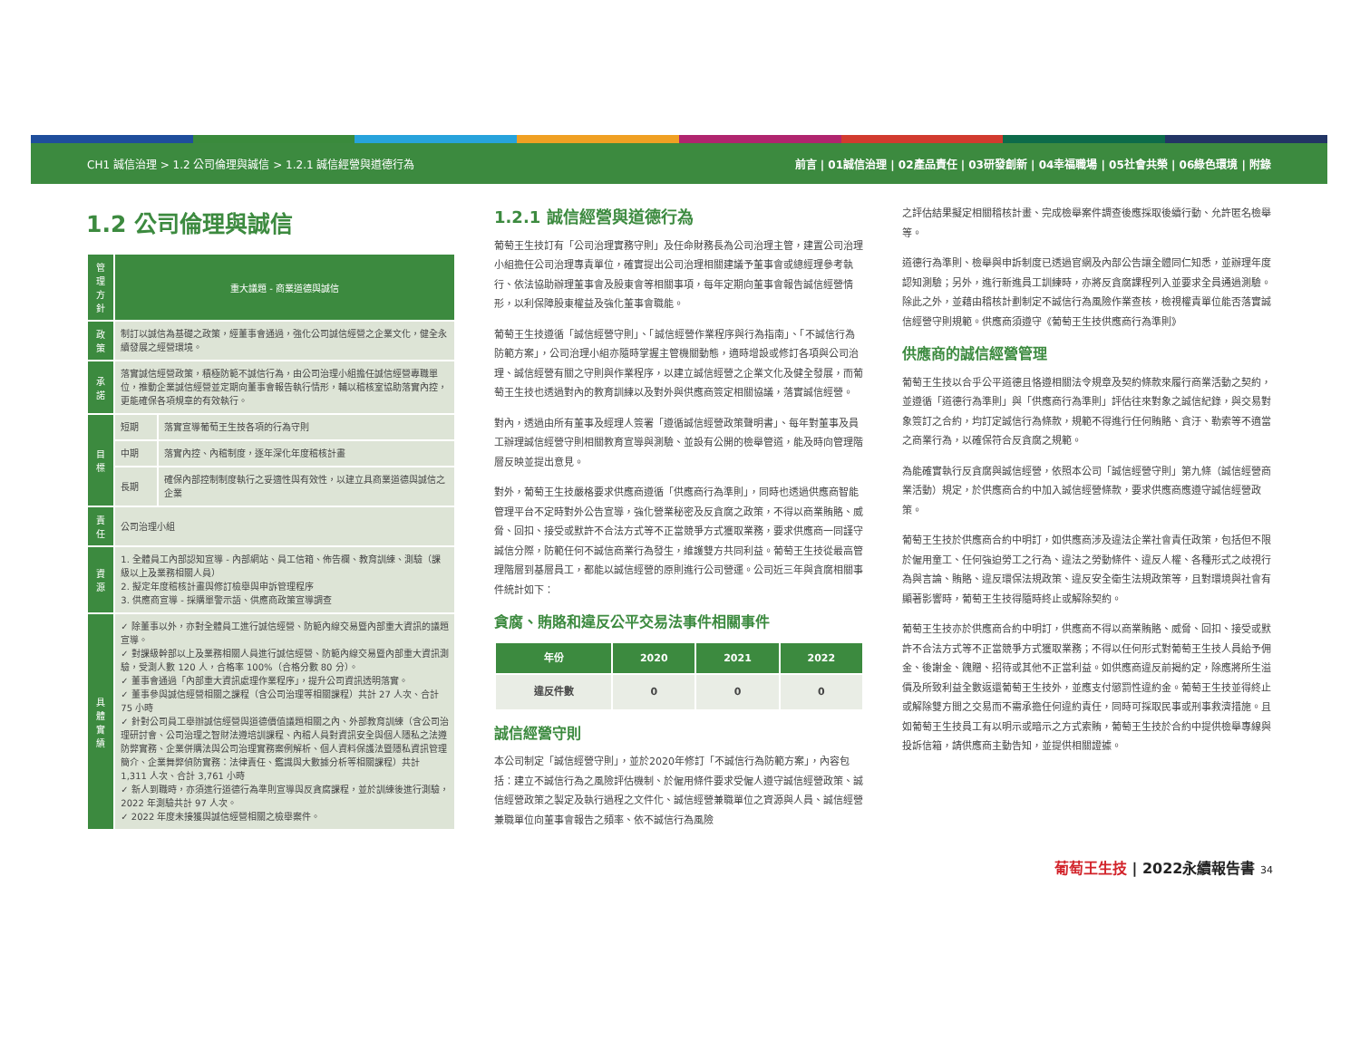CH1 誠信治理 > 1.2 公司倫理與誠信 > 1.2.1 誠信經營與道德行為 前言 | 01誠信治理 | 02產品責任 | 03研發創新 | 04幸福職場 | 05社會共榮 | 06綠色環境 | 附錄
1.2 公司倫理與誠信
| 管理方針 | 重大議題 - 商業道德與誠信 | |
| --- | --- | --- |
| 政策 | 制訂以誠信為基礎之政策，經董事會通過，強化公司誠信經營之企業文化，健全永續發展之經營環境。 | |
| 承諾 | 落實誠信經營政策，積極防範不誠信行為，由公司治理小組擔任誠信經營專職單位，推動企業誠信經營並定期向董事會報告執行情形，輔以稽核室協助落實內控，更能確保各項規章的有效執行。 | |
| 目標 | 短期 | 落實宣導葡萄王生技各項的行為守則 |
| | 中期 | 落實內控、內稽制度，逐年深化年度稽核計畫 |
| | 長期 | 確保內部控制制度執行之妥適性與有效性，以建立具商業道德與誠信之企業 |
| 責任 | 公司治理小組 | |
| 資源 | 1. 全體員工內部認知宣導 - 內部網站、員工信箱、佈告欄、教育訓練、測驗（課級以上及業務相關人員） 2. 擬定年度稽核計畫與修訂檢舉與申訴管理程序 3. 供應商宣導 - 採購單警示語、供應商政策宣導調查 | |
| 具體實績 | ✓ 除董事以外，亦對全體員工進行誠信經營、防範內線交易暨內部重大資訊的議題宣導。 ✓ 對課級幹部以上及業務相關人員進行誠信經營、防範內線交易暨內部重大資訊測驗，受測人數 120 人，合格率 100%（合格分數 80 分）。 ✓ 董事會通過「內部重大資訊處理作業程序」，提升公司資訊透明落實。 ✓ 董事參與誠信經營相關之課程（含公司治理等相關課程）共計 27 人次、合計 75 小時 ✓ 針對公司員工舉辦誠信經營與道德價值議題相關之內、外部教育訓練（含公司治理研討會、公司治理之智財法遵培訓課程、內稽人員對資訊安全與個人隱私之法遵防弊實務、企業併購法與公司治理實務案例解析、個人資料保護法暨隱私資訊管理簡介、企業舞弊偵防實務：法律責任、鑑識與大數據分析等相關課程）共計 1,311 人次、合計 3,761 小時 ✓ 新人到職時，亦須進行道德行為準則宣導與反貪腐課程，並於訓練後進行測驗，2022 年測驗共計 97 人次。 ✓ 2022 年度未接獲與誠信經營相關之檢舉案件。 | |
1.2.1 誠信經營與道德行為
葡萄王生技訂有「公司治理實務守則」及任命財務長為公司治理主管，建置公司治理小組擔任公司治理專責單位，確實提出公司治理相關建議予董事會或總經理參考執行、依法協助辦理董事會及股東會等相關事項，每年定期向董事會報告誠信經營情形，以利保障股東權益及強化董事會職能。
葡萄王生技遵循「誠信經營守則」、「誠信經營作業程序與行為指南」、「不誠信行為防範方案」，公司治理小組亦隨時掌握主管機關動態，適時增設或修訂各項與公司治理、誠信經營有關之守則與作業程序，以建立誠信經營之企業文化及健全發展，而葡萄王生技也透過對內的教育訓練以及對外與供應商簽定相關協議，落實誠信經營。
對內，透過由所有董事及經理人簽署「遵循誠信經營政策聲明書」、每年對董事及員工辦理誠信經營守則相關教育宣導與測驗、並設有公開的檢舉管道，能及時向管理階層反映並提出意見。
對外，葡萄王生技嚴格要求供應商遵循「供應商行為準則」，同時也透過供應商智能管理平台不定時對外公告宣導，強化營業秘密及反貪腐之政策，不得以商業賄賂、威脅、回扣、接受或默許不合法方式等不正當競爭方式獲取業務，要求供應商一同謹守誠信分際，防範任何不誠信商業行為發生，維護雙方共同利益。葡萄王生技從最高管理階層到基層員工，都能以誠信經營的原則進行公司營運。公司近三年與貪腐相關事件統計如下：
貪腐、賄賂和違反公平交易法事件相關事件
| 年份 | 2020 | 2021 | 2022 |
| --- | --- | --- | --- |
| 違反件數 | 0 | 0 | 0 |
誠信經營守則
本公司制定「誠信經營守則」，並於2020年修訂「不誠信行為防範方案」，內容包括：建立不誠信行為之風險評估機制、於僱用條件要求受僱人遵守誠信經營政策、誠信經營政策之製定及執行過程之文件化、誠信經營兼職單位之資源與人員、誠信經營兼職單位向董事會報告之頻率、依不誠信行為風險
之評估結果擬定相關稽核計畫、完成檢舉案件調查後應採取後續行動、允許匿名檢舉等。
道德行為準則、檢舉與申訴制度已透過官網及內部公告讓全體同仁知悉，並辦理年度認知測驗；另外，進行新進員工訓練時，亦將反貪腐課程列入並要求全員通過測驗。除此之外，並藉由稽核計劃制定不誠信行為風險作業查核，檢視權責單位能否落實誠信經營守則規範。供應商須遵守《葡萄王生技供應商行為準則》
供應商的誠信經營管理
葡萄王生技以合乎公平道德且恪遵相關法令規章及契約條款來履行商業活動之契約，並遵循「道德行為準則」與「供應商行為準則」評估往來對象之誠信紀錄，與交易對象簽訂之合約，均訂定誠信行為條款，規範不得進行任何賄賂、貪汙、勒索等不適當之商業行為，以確保符合反貪腐之規範。
為能確實執行反貪腐與誠信經營，依照本公司「誠信經營守則」第九條（誠信經營商業活動）規定，於供應商合約中加入誠信經營條款，要求供應商應遵守誠信經營政策。
葡萄王生技於供應商合約中明訂，如供應商涉及違法企業社會責任政策，包括但不限於僱用童工、任何強迫勞工之行為、違法之勞動條件、違反人權、各種形式之歧視行為與言論、賄賂、違反環保法規政策、違反安全衛生法規政策等，且對環境與社會有顯著影響時，葡萄王生技得隨時終止或解除契約。
葡萄王生技亦於供應商合約中明訂，供應商不得以商業賄賂、威脅、回扣、接受或默許不合法方式等不正當競爭方式獲取業務；不得以任何形式對葡萄王生技人員給予佣金、後謝金、餽贈、招待或其他不正當利益。如供應商違反前揭約定，除應將所生溢價及所致利益全數返還葡萄王生技外，並應支付懲罰性違約金。葡萄王生技並得終止或解除雙方間之交易而不需承擔任何違約責任，同時可採取民事或刑事救濟措施。且如葡萄王生技員工有以明示或暗示之方式索賄，葡萄王生技於合約中提供檢舉專線與投訴信箱，請供應商主動告知，並提供相關證據。
葡萄王生技 | 2022永續報告書 34